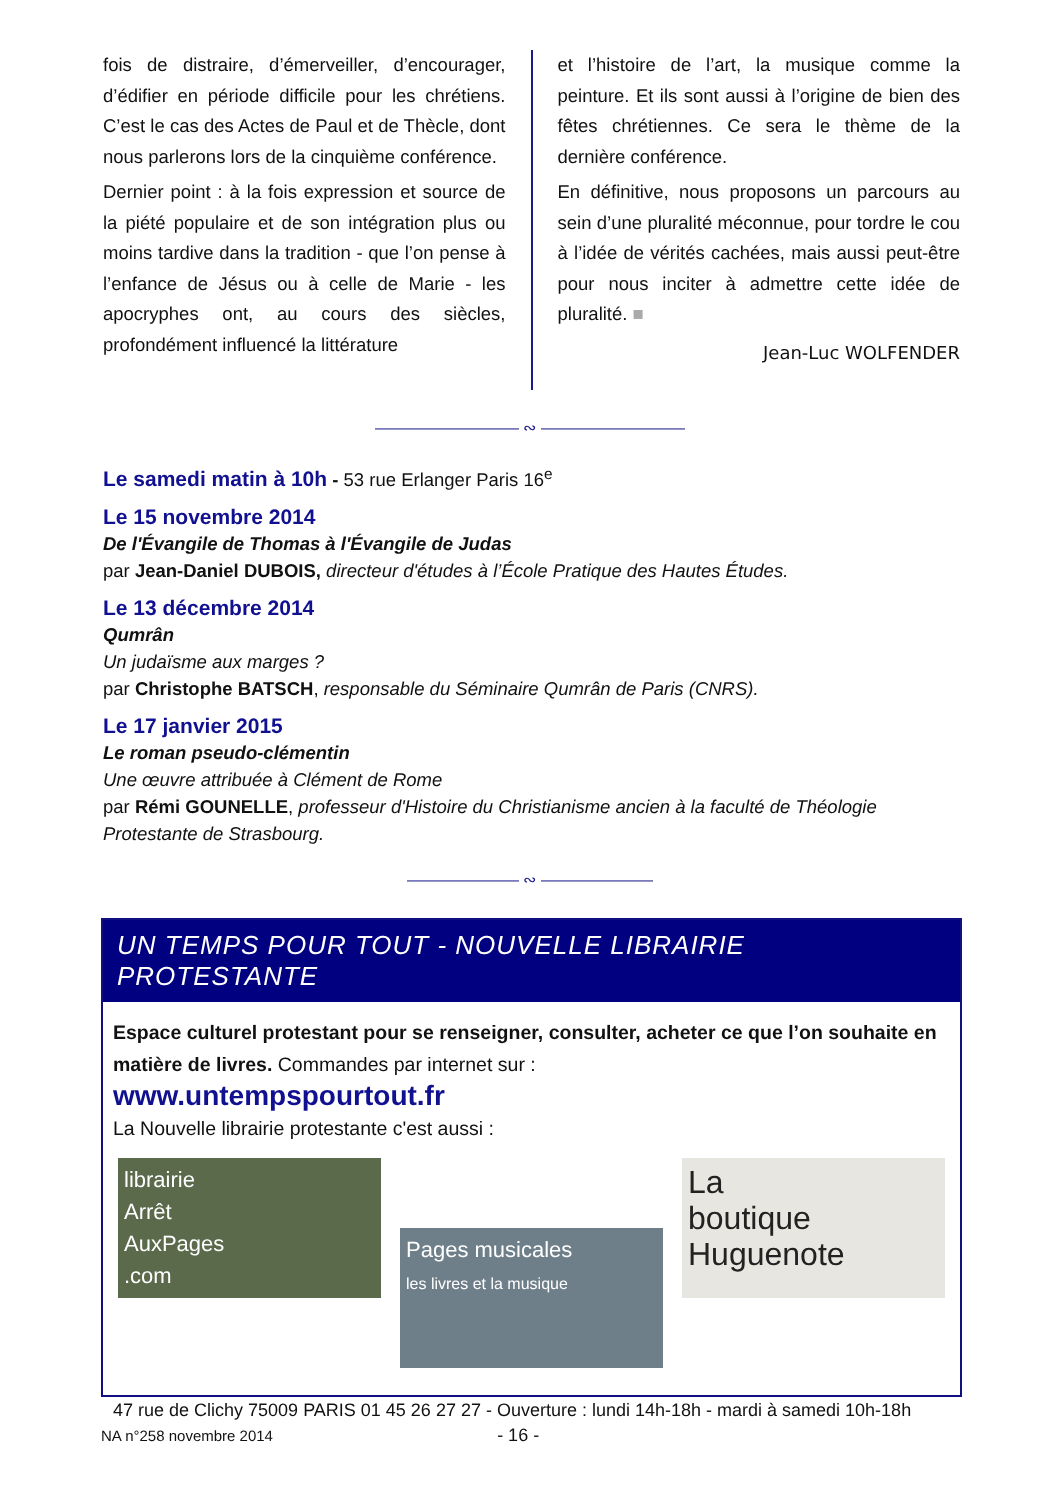fois de distraire, d’émerveiller, d’encourager, d’édifier en période difficile pour les chrétiens. C’est le cas des Actes de Paul et de Thècle, dont nous parlerons lors de la cinquième conférence.
Dernier point : à la fois expression et source de la piété populaire et de son intégration plus ou moins tardive dans la tradition - que l’on pense à l’enfance de Jésus ou à celle de Marie - les apocryphes ont, au cours des siècles, profondément influencé la littérature
et l’histoire de l’art, la musique comme la peinture. Et ils sont aussi à l’origine de bien des fêtes chrétiennes. Ce sera le thème de la dernière conférence.
En définitive, nous proposons un parcours au sein d’une pluralité méconnue, pour tordre le cou à l’idée de vérités cachées, mais aussi peut-être pour nous inciter à admettre cette idée de pluralité. ■
Jean-Luc WOLFENDER
————————— ∾ —————————
Le samedi matin à 10h - 53 rue Erlanger Paris 16<sup>e</sup>
Le 15 novembre 2014
De l'Évangile de Thomas à l'Évangile de Judas
par Jean-Daniel DUBOIS, directeur d'études à l’École Pratique des Hautes Études.
Le 13 décembre 2014
Qumrân
Un judaïsme aux marges ?
par Christophe BATSCH, responsable du Séminaire Qumrân de Paris (CNRS).
Le 17 janvier 2015
Le roman pseudo-clémentin
Une œuvre attribuée à Clément de Rome
par Rémi GOUNELLE, professeur d'Histoire du Christianisme ancien à la faculté de Théologie Protestante de Strasbourg.
——————— ∾ ———————
UN TEMPS POUR TOUT - NOUVELLE LIBRAIRIE PROTESTANTE
Espace culturel protestant pour se renseigner, consulter, acheter ce que l’on souhaite en matière de livres. Commandes par internet sur :
www.untempspourtout.fr
La Nouvelle librairie protestante c'est aussi :
librairie
Arrêt
AuxPages
.com
Pages musicales
les livres et la musique
La
boutique
Huguenote
47 rue de Clichy 75009 PARIS 01 45 26 27 27 - Ouverture : lundi 14h-18h - mardi à samedi 10h-18h
NA n°258 novembre 2014 - 16 -